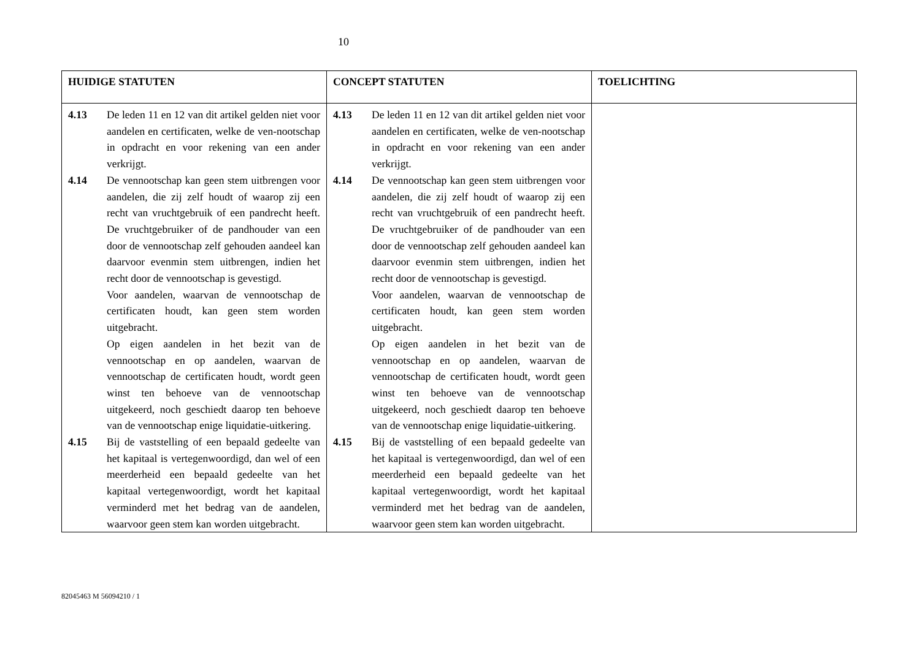10
| HUIDIGE STATUTEN | CONCEPT STATUTEN | TOELICHTING |
| --- | --- | --- |
| 4.13 De leden 11 en 12 van dit artikel gelden niet voor aandelen en certificaten, welke de ven-nootschap in opdracht en voor rekening van een ander verkrijgt. 4.14 De vennootschap kan geen stem uitbrengen voor aandelen, die zij zelf houdt of waarop zij een recht van vruchtgebruik of een pandrecht heeft. De vruchtgebruiker of de pandhouder van een door de vennootschap zelf gehouden aandeel kan daarvoor evenmin stem uitbrengen, indien het recht door de vennootschap is gevestigd. Voor aandelen, waarvan de vennootschap de certificaten houdt, kan geen stem worden uitgebracht. Op eigen aandelen in het bezit van de vennootschap en op aandelen, waarvan de vennootschap de certificaten houdt, wordt geen winst ten behoeve van de vennootschap uitgekeerd, noch geschiedt daarop ten behoeve van de vennootschap enige liquidatie-uitkering. 4.15 Bij de vaststelling of een bepaald gedeelte van het kapitaal is vertegenwoordigd, dan wel of een meerderheid een bepaald gedeelte van het kapitaal vertegenwoordigt, wordt het kapitaal verminderd met het bedrag van de aandelen, waarvoor geen stem kan worden uitgebracht. | 4.13 De leden 11 en 12 van dit artikel gelden niet voor aandelen en certificaten, welke de ven-nootschap in opdracht en voor rekening van een ander verkrijgt. 4.14 De vennootschap kan geen stem uitbrengen voor aandelen, die zij zelf houdt of waarop zij een recht van vruchtgebruik of een pandrecht heeft. De vruchtgebruiker of de pandhouder van een door de vennootschap zelf gehouden aandeel kan daarvoor evenmin stem uitbrengen, indien het recht door de vennootschap is gevestigd. Voor aandelen, waarvan de vennootschap de certificaten houdt, kan geen stem worden uitgebracht. Op eigen aandelen in het bezit van de vennootschap en op aandelen, waarvan de vennootschap de certificaten houdt, wordt geen winst ten behoeve van de vennootschap uitgekeerd, noch geschiedt daarop ten behoeve van de vennootschap enige liquidatie-uitkering. 4.15 Bij de vaststelling of een bepaald gedeelte van het kapitaal is vertegenwoordigd, dan wel of een meerderheid een bepaald gedeelte van het kapitaal vertegenwoordigt, wordt het kapitaal verminderd met het bedrag van de aandelen, waarvoor geen stem kan worden uitgebracht. | |
82045463 M 56094210 / 1